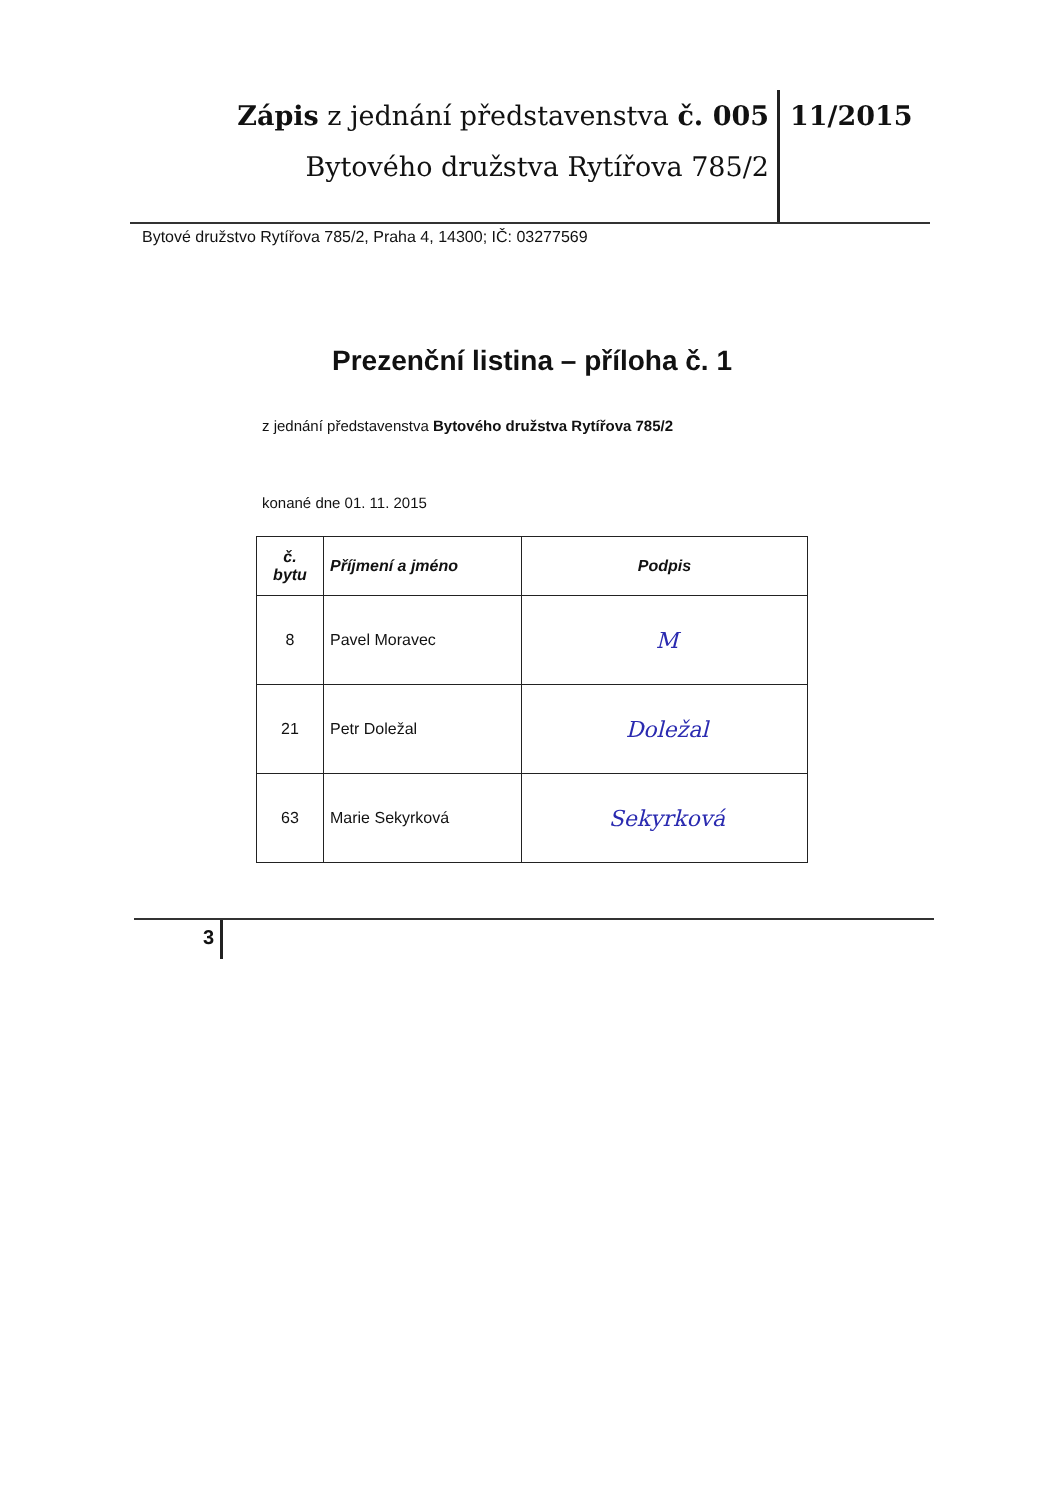Zápis z jednání představenstva č. 005
Bytového družstva Rytířova 785/2
11/2015
Bytové družstvo Rytířova 785/2, Praha 4, 14300; IČ: 03277569
Prezenční listina – příloha č. 1
z jednání představenstva Bytového družstva Rytířova 785/2
konané dne 01. 11. 2015
| č. bytu | Příjmení a jméno | Podpis |
| --- | --- | --- |
| 8 | Pavel Moravec | M |
| 21 | Petr Doležal | Doležal |
| 63 | Marie Sekyrková | Sekyrková |
3